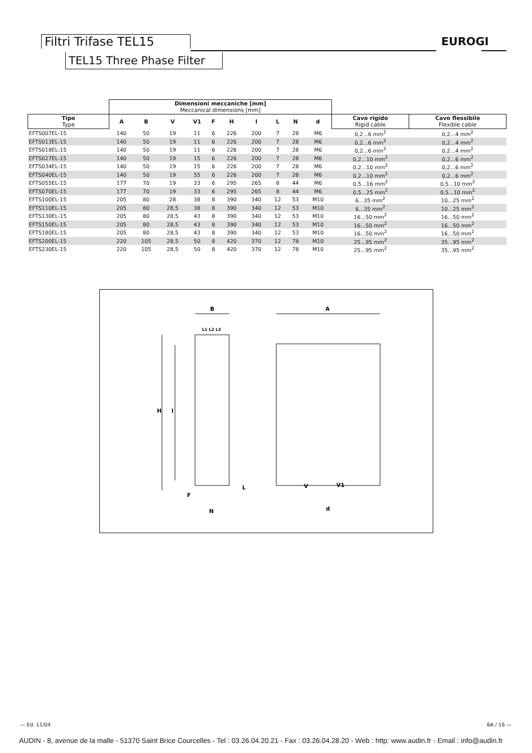Filtri Trifase TEL15
TEL15 Three Phase Filter
EUROGI
| | Dimensioni meccaniche [mm] Meccanical dimensions [mm] | | | | | | | | | | | |
| --- | --- | --- | --- | --- | --- | --- | --- | --- | --- | --- | --- | --- |
| Tipo Type | A | B | V | V1 | F | H | I | L | N | d | Cavo rigido Rigid cable | Cavo flessibile Flexible cable |
| EFTS007EL-15 | 140 | 50 | 19 | 11 | 6 | 226 | 200 | 7 | 28 | M6 | 0,2...6 mm<sup>2</sup> | 0,2...4 mm<sup>2</sup> |
| EFTS013EL-15 | 140 | 50 | 19 | 11 | 6 | 226 | 200 | 7 | 28 | M6 | 0,2...6 mm<sup>2</sup> | 0,2...4 mm<sup>2</sup> |
| EFTS018EL-15 | 140 | 50 | 19 | 11 | 6 | 226 | 200 | 7 | 28 | M6 | 0,2...6 mm<sup>2</sup> | 0,2...4 mm<sup>2</sup> |
| EFTS027EL-15 | 140 | 50 | 19 | 15 | 6 | 226 | 200 | 7 | 28 | M6 | 0,2...10 mm<sup>2</sup> | 0,2...6 mm<sup>2</sup> |
| EFTS034EL-15 | 140 | 50 | 19 | 15 | 6 | 226 | 200 | 7 | 28 | M6 | 0,2...10 mm<sup>2</sup> | 0,2...6 mm<sup>2</sup> |
| EFTS040EL-15 | 140 | 50 | 19 | 55 | 6 | 226 | 200 | 7 | 28 | M6 | 0,2...10 mm<sup>2</sup> | 0,2...6 mm<sup>2</sup> |
| EFTS055EL-15 | 177 | 70 | 19 | 33 | 6 | 295 | 265 | 8 | 44 | M6 | 0,5...16 mm<sup>2</sup> | 0,5...10 mm<sup>2</sup> |
| EFTS070EL-15 | 177 | 70 | 19 | 33 | 6 | 295 | 265 | 8 | 44 | M6 | 0,5...25 mm<sup>2</sup> | 0,5...10 mm<sup>2</sup> |
| EFTS100EL-15 | 205 | 80 | 28 | 38 | 8 | 390 | 340 | 12 | 53 | M10 | 6...35 mm<sup>2</sup> | 10...25 mm<sup>2</sup> |
| EFTS110EL-15 | 205 | 80 | 28,5 | 38 | 8 | 390 | 340 | 12 | 53 | M10 | 6...35 mm<sup>2</sup> | 10...25 mm<sup>2</sup> |
| EFTS130EL-15 | 205 | 80 | 28,5 | 43 | 8 | 390 | 340 | 12 | 53 | M10 | 16...50 mm<sup>2</sup> | 16...50 mm<sup>2</sup> |
| EFTS150EL-15 | 205 | 80 | 28,5 | 43 | 8 | 390 | 340 | 12 | 53 | M10 | 16...50 mm<sup>2</sup> | 16...50 mm<sup>2</sup> |
| EFTS180EL-15 | 205 | 80 | 28,5 | 43 | 8 | 390 | 340 | 12 | 53 | M10 | 16...50 mm<sup>2</sup> | 16...50 mm<sup>2</sup> |
| EFTS200EL-15 | 220 | 105 | 28,5 | 50 | 8 | 420 | 370 | 12 | 78 | M10 | 25...95 mm<sup>2</sup> | 35...95 mm<sup>2</sup> |
| EFTS230EL-15 | 220 | 105 | 28,5 | 50 | 8 | 420 | 370 | 12 | 78 | M10 | 25...95 mm<sup>2</sup> | 35...95 mm<sup>2</sup> |
B
A
L1 L2 L3
H
I
L
F
N
V
V1
d
— Ed. 11/04 6A / 16 —
AUDIN - 8, avenue de la malle - 51370 Saint Brice Courcelles - Tel : 03.26.04.20.21 - Fax : 03.26.04.28.20 - Web : http: www.audin.fr - Email : info@audin.fr